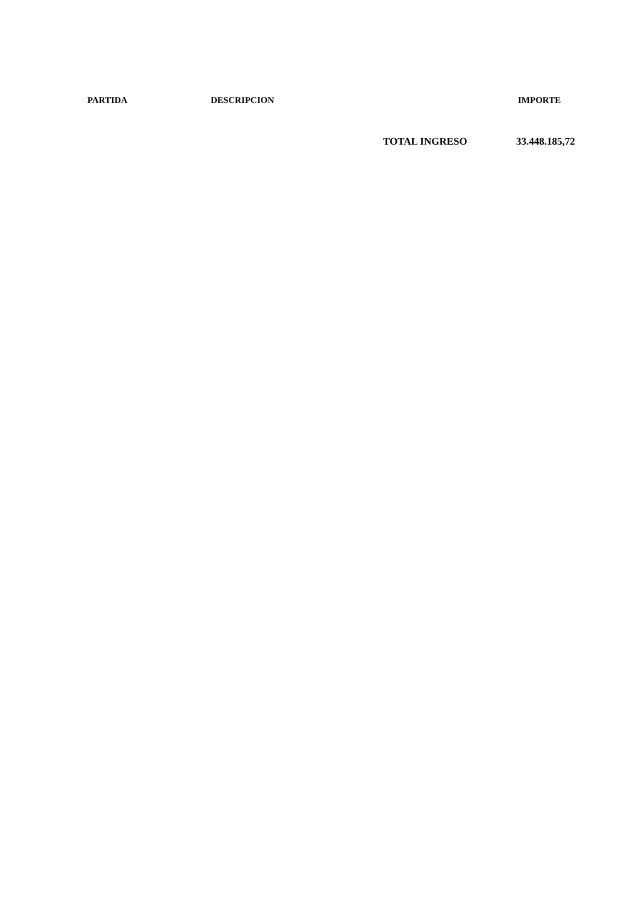| | PARTIDA | DESCRIPCION | | IMPORTE |
| --- | --- | --- | --- | --- |
| | | | TOTAL INGRESO | 33.448.185,72 |